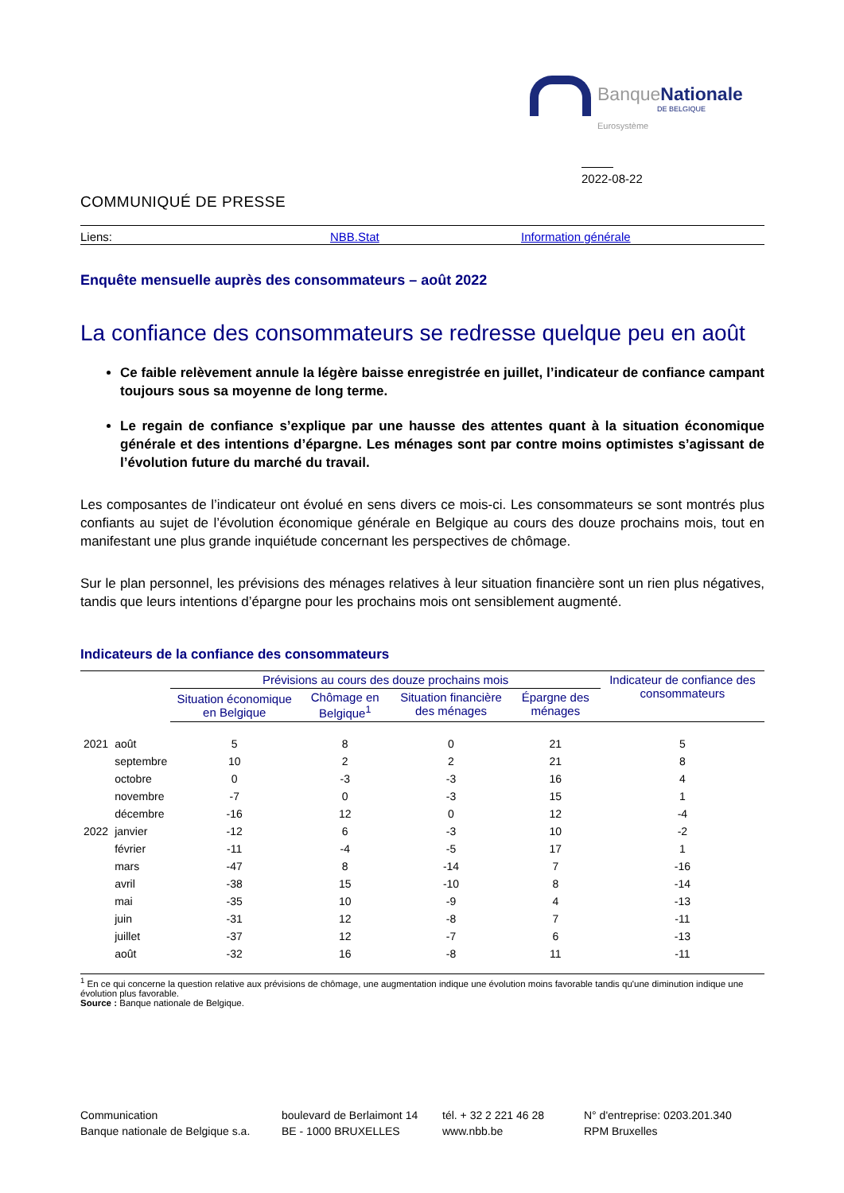BanqueNationale
DE BELGIQUE
Eurosystème
2022-08-22
COMMUNIQUÉ DE PRESSE
Liens: NBB.Stat Information générale
Enquête mensuelle auprès des consommateurs – août 2022
La confiance des consommateurs se redresse quelque peu en août
Ce faible relèvement annule la légère baisse enregistrée en juillet, l’indicateur de confiance campant toujours sous sa moyenne de long terme.
Le regain de confiance s’explique par une hausse des attentes quant à la situation économique générale et des intentions d’épargne. Les ménages sont par contre moins optimistes s’agissant de l’évolution future du marché du travail.
Les composantes de l’indicateur ont évolué en sens divers ce mois-ci. Les consommateurs se sont montrés plus confiants au sujet de l’évolution économique générale en Belgique au cours des douze prochains mois, tout en manifestant une plus grande inquiétude concernant les perspectives de chômage.
Sur le plan personnel, les prévisions des ménages relatives à leur situation financière sont un rien plus négatives, tandis que leurs intentions d’épargne pour les prochains mois ont sensiblement augmenté.
Indicateurs de la confiance des consommateurs
| | | Prévisions au cours des douze prochains mois | | | | Indicateur de confiance des consommateurs |
| --- | --- | --- | --- | --- | --- | --- |
| | | Situation économique en Belgique | Chômage en Belgique<sup>1</sup> | Situation financière des ménages | Épargne des ménages | |
| 2021 | août | 5 | 8 | 0 | 21 | 5 |
| | septembre | 10 | 2 | 2 | 21 | 8 |
| | octobre | 0 | -3 | -3 | 16 | 4 |
| | novembre | -7 | 0 | -3 | 15 | 1 |
| | décembre | -16 | 12 | 0 | 12 | -4 |
| 2022 | janvier | -12 | 6 | -3 | 10 | -2 |
| | février | -11 | -4 | -5 | 17 | 1 |
| | mars | -47 | 8 | -14 | 7 | -16 |
| | avril | -38 | 15 | -10 | 8 | -14 |
| | mai | -35 | 10 | -9 | 4 | -13 |
| | juin | -31 | 12 | -8 | 7 | -11 |
| | juillet | -37 | 12 | -7 | 6 | -13 |
| | août | -32 | 16 | -8 | 11 | -11 |
<sup>1</sup> En ce qui concerne la question relative aux prévisions de chômage, une augmentation indique une évolution moins favorable tandis qu'une diminution indique une évolution plus favorable.
Source : Banque nationale de Belgique.
Communication
Banque nationale de Belgique s.a.
boulevard de Berlaimont 14
BE - 1000 BRUXELLES
tél. + 32 2 221 46 28
www.nbb.be
N° d'entreprise: 0203.201.340
RPM Bruxelles